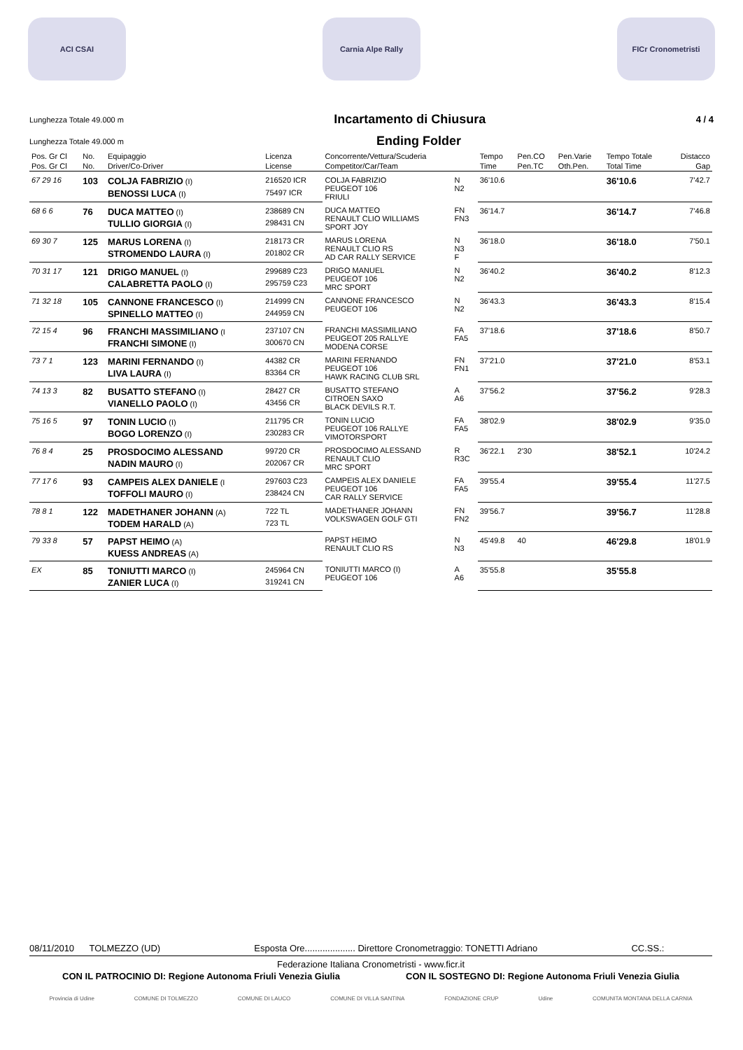ACI CSAI Carnia Alpe Rally FICr Cronometristi
Lunghezza Totale 49.000 m
Incartamento di Chiusura
4 / 4
Lunghezza Totale 49.000 m
Ending Folder
| Pos. Gr Cl | No. | Equipaggio | Licenza | Concorrente/Vettura/Scuderia | | Tempo | Pen.CO | Pen.Varie | Tempo Totale | Distacco |
| --- | --- | --- | --- | --- | --- | --- | --- | --- | --- | --- |
| Pos. Gr Cl | No. | Driver/Co-Driver | License | Competitor/Car/Team | | Time | Pen.TC | Oth.Pen. | Total Time | Gap |
| 67 29 16 | 103 | COLJA FABRIZIO (I) | 216520 ICR | COLJA FABRIZIO PEUGEOT 106 FRIULI | N N2 | 36'10.6 | | | 36'10.6 | 7'42.7 |
| | | BENOSSI LUCA (I) | 75497 ICR | | | | | | | |
| 68 6 6 | 76 | DUCA MATTEO (I) | 238689 CN | DUCA MATTEO RENAULT CLIO WILLIAMS SPORT JOY | FN FN3 | 36'14.7 | | | 36'14.7 | 7'46.8 |
| | | TULLIO GIORGIA (I) | 298431 CN | | | | | | | |
| 69 30 7 | 125 | MARUS LORENA (I) | 218173 CR | MARUS LORENA RENAULT CLIO RS AD CAR RALLY SERVICE | N N3 F | 36'18.0 | | | 36'18.0 | 7'50.1 |
| | | STROMENDO LAURA (I) | 201802 CR | | | | | | | |
| 70 31 17 | 121 | DRIGO MANUEL (I) | 299689 C23 | DRIGO MANUEL PEUGEOT 106 MRC SPORT | N N2 | 36'40.2 | | | 36'40.2 | 8'12.3 |
| | | CALABRETTA PAOLO (I) | 295759 C23 | | | | | | | |
| 71 32 18 | 105 | CANNONE FRANCESCO (I) | 214999 CN | CANNONE FRANCESCO PEUGEOT 106 | N N2 | 36'43.3 | | | 36'43.3 | 8'15.4 |
| | | SPINELLO MATTEO (I) | 244959 CN | | | | | | | |
| 72 15 4 | 96 | FRANCHI MASSIMILIANO (I | 237107 CN | FRANCHI MASSIMILIANO PEUGEOT 205 RALLYE MODENA CORSE | FA FA5 | 37'18.6 | | | 37'18.6 | 8'50.7 |
| | | FRANCHI SIMONE (I) | 300670 CN | | | | | | | |
| 73 7 1 | 123 | MARINI FERNANDO (I) | 44382 CR | MARINI FERNANDO PEUGEOT 106 HAWK RACING CLUB SRL | FN FN1 | 37'21.0 | | | 37'21.0 | 8'53.1 |
| | | LIVA LAURA (I) | 83364 CR | | | | | | | |
| 74 13 3 | 82 | BUSATTO STEFANO (I) | 28427 CR | BUSATTO STEFANO CITROEN SAXO BLACK DEVILS R.T. | A A6 | 37'56.2 | | | 37'56.2 | 9'28.3 |
| | | VIANELLO PAOLO (I) | 43456 CR | | | | | | | |
| 75 16 5 | 97 | TONIN LUCIO (I) | 211795 CR | TONIN LUCIO PEUGEOT 106 RALLYE VIMOTORSPORT | FA FA5 | 38'02.9 | | | 38'02.9 | 9'35.0 |
| | | BOGO LORENZO (I) | 230283 CR | | | | | | | |
| 76 8 4 | 25 | PROSDOCIMO ALESSAND | 99720 CR | PROSDOCIMO ALESSAND RENAULT CLIO MRC SPORT | R R3C | 36'22.1 | 2'30 | | 38'52.1 | 10'24.2 |
| | | NADIN MAURO (I) | 202067 CR | | | | | | | |
| 77 17 6 | 93 | CAMPEIS ALEX DANIELE (I | 297603 C23 | CAMPEIS ALEX DANIELE PEUGEOT 106 CAR RALLY SERVICE | FA FA5 | 39'55.4 | | | 39'55.4 | 11'27.5 |
| | | TOFFOLI MAURO (I) | 238424 CN | | | | | | | |
| 78 8 1 | 122 | MADETHANER JOHANN (A) | 722 TL | MADETHANER JOHANN VOLKSWAGEN GOLF GTI | FN FN2 | 39'56.7 | | | 39'56.7 | 11'28.8 |
| | | TODEM HARALD (A) | 723 TL | | | | | | | |
| 79 33 8 | 57 | PAPST HEIMO (A) | | PAPST HEIMO RENAULT CLIO RS | N N3 | 45'49.8 | 40 | | 46'29.8 | 18'01.9 |
| | | KUESS ANDREAS (A) | | | | | | | | |
| EX | 85 | TONIUTTI MARCO (I) | 245964 CN | TONIUTTI MARCO (I) PEUGEOT 106 | A A6 | 35'55.8 | | | 35'55.8 | |
| | | ZANIER LUCA (I) | 319241 CN | | | | | | | |
08/11/2010 TOLMEZZO (UD) Esposta Ore.................... Direttore Cronometraggio: TONETTI Adriano CC.SS.:
Federazione Italiana Cronometristi - www.ficr.it
CON IL PATROCINIO DI: Regione Autonoma Friuli Venezia Giulia CON IL SOSTEGNO DI: Regione Autonoma Friuli Venezia Giulia
Provincia di Udine COMUNE DI TOLMEZZO COMUNE DI LAUCO COMUNE DI VILLA SANTINA FONDAZIONE CRUP Udine COMUNITA MONTANA DELLA CARNIA